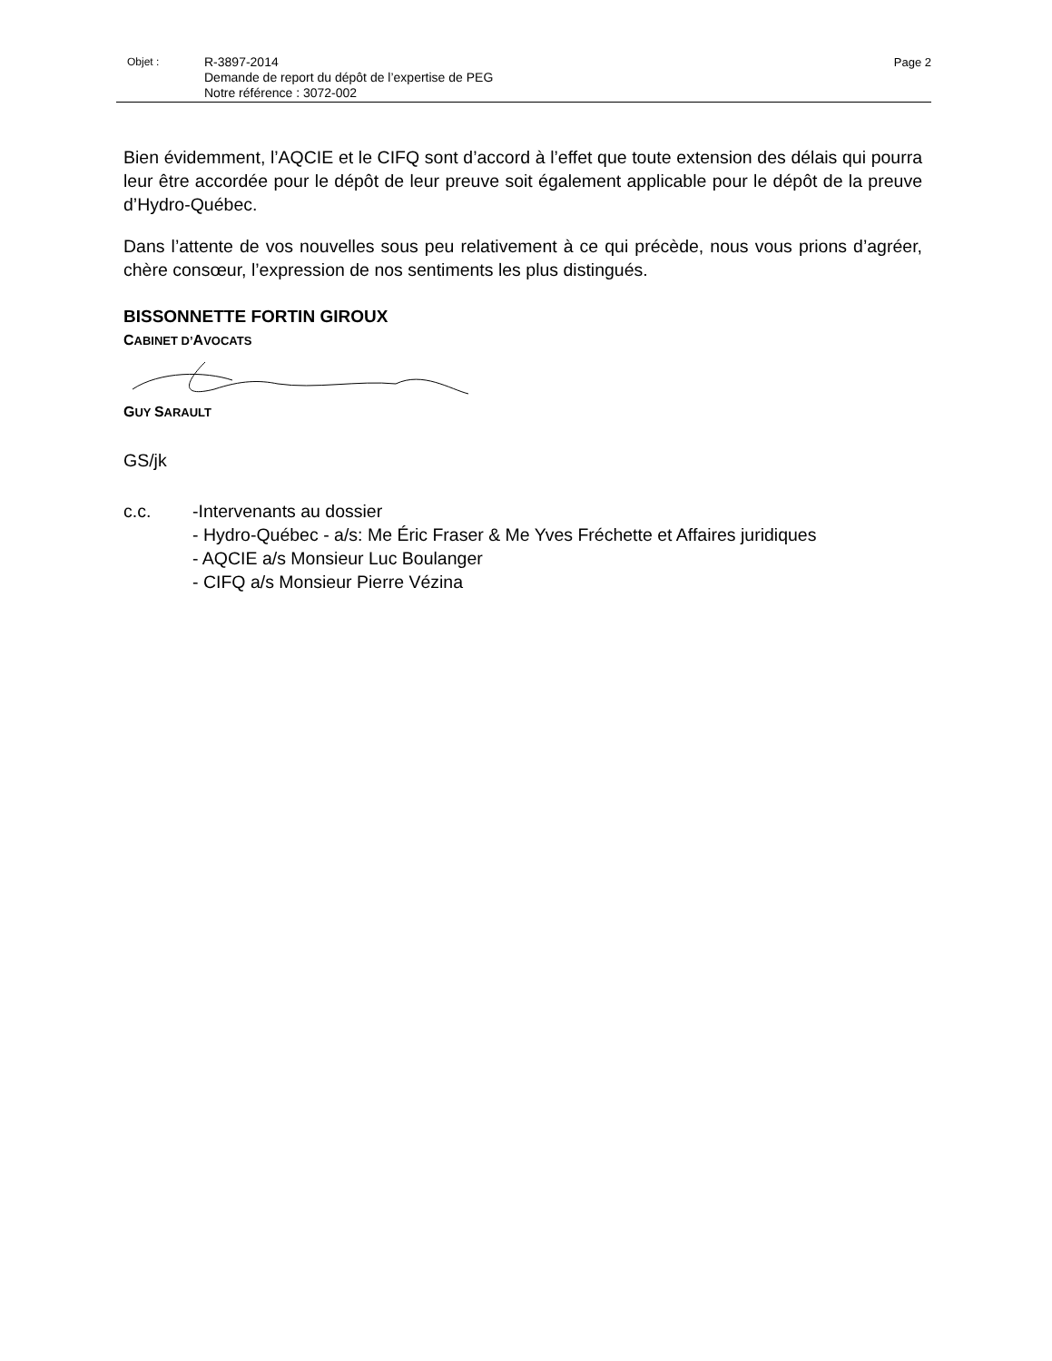Objet :
R-3897-2014
Demande de report du dépôt de l’expertise de PEG
Notre référence : 3072-002
Page 2
Bien évidemment, l’AQCIE et le CIFQ sont d’accord à l’effet que toute extension des délais qui pourra leur être accordée pour le dépôt de leur preuve soit également applicable pour le dépôt de la preuve d’Hydro-Québec.
Dans l’attente de vos nouvelles sous peu relativement à ce qui précède, nous vous prions d’agréer, chère consœur, l’expression de nos sentiments les plus distingués.
BISSONNETTE FORTIN GIROUX
CABINET D’AVOCATS
GUY SARAULT
GS/jk
c.c. -Intervenants au dossier
- Hydro-Québec - a/s: Me Éric Fraser & Me Yves Fréchette et Affaires juridiques
- AQCIE a/s Monsieur Luc Boulanger
- CIFQ a/s Monsieur Pierre Vézina